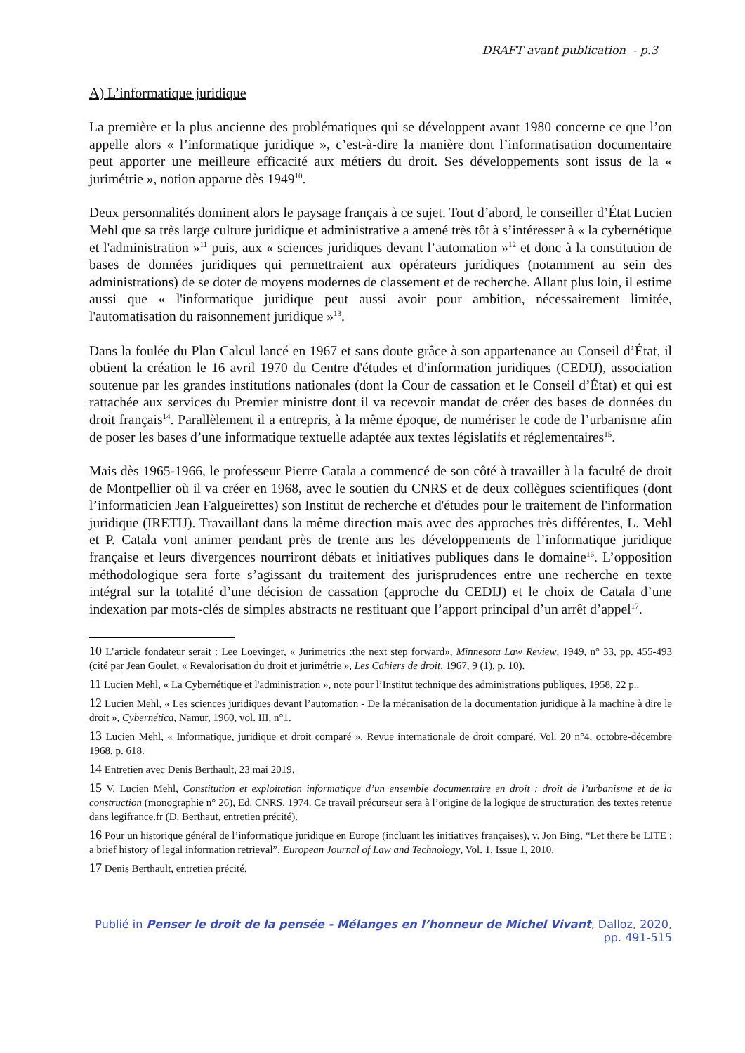DRAFT avant publication - p.3
A) L’informatique juridique
La première et la plus ancienne des problématiques qui se développent avant 1980 concerne ce que l’on appelle alors « l’informatique juridique », c’est-à-dire la manière dont l’informatisation documentaire peut apporter une meilleure efficacité aux métiers du droit. Ses développements sont issus de la « jurimétrie », notion apparue dès 1949<sup>10</sup>.
Deux personnalités dominent alors le paysage français à ce sujet. Tout d’abord, le conseiller d’État Lucien Mehl que sa très large culture juridique et administrative a amené très tôt à s’intéresser à « la cybernétique et l'administration »<sup>11</sup> puis, aux « sciences juridiques devant l’automation »<sup>12</sup> et donc à la constitution de bases de données juridiques qui permettraient aux opérateurs juridiques (notamment au sein des administrations) de se doter de moyens modernes de classement et de recherche. Allant plus loin, il estime aussi que « l'informatique juridique peut aussi avoir pour ambition, nécessairement limitée, l'automatisation du raisonnement juridique »<sup>13</sup>.
Dans la foulée du Plan Calcul lancé en 1967 et sans doute grâce à son appartenance au Conseil d’État, il obtient la création le 16 avril 1970 du Centre d'études et d'information juridiques (CEDIJ), association soutenue par les grandes institutions nationales (dont la Cour de cassation et le Conseil d’État) et qui est rattachée aux services du Premier ministre dont il va recevoir mandat de créer des bases de données du droit français<sup>14</sup>. Parallèlement il a entrepris, à la même époque, de numériser le code de l’urbanisme afin de poser les bases d’une informatique textuelle adaptée aux textes législatifs et réglementaires<sup>15</sup>.
Mais dès 1965-1966, le professeur Pierre Catala a commencé de son côté à travailler à la faculté de droit de Montpellier où il va créer en 1968, avec le soutien du CNRS et de deux collègues scientifiques (dont l’informaticien Jean Falgueirettes) son Institut de recherche et d'études pour le traitement de l'information juridique (IRETIJ). Travaillant dans la même direction mais avec des approches très différentes, L. Mehl et P. Catala vont animer pendant près de trente ans les développements de l’informatique juridique française et leurs divergences nourriront débats et initiatives publiques dans le domaine<sup>16</sup>. L’opposition méthodologique sera forte s’agissant du traitement des jurisprudences entre une recherche en texte intégral sur la totalité d’une décision de cassation (approche du CEDIJ) et le choix de Catala d’une indexation par mots-clés de simples abstracts ne restituant que l’apport principal d’un arrêt d’appel<sup>17</sup>.
10 L’article fondateur serait : Lee Loevinger, « Jurimetrics :the next step forward», Minnesota Law Review, 1949, n° 33, pp. 455-493 (cité par Jean Goulet, « Revalorisation du droit et jurimétrie », Les Cahiers de droit, 1967, 9 (1), p. 10).
11 Lucien Mehl, « La Cybernétique et l'administration », note pour l’Institut technique des administrations publiques, 1958, 22 p..
12 Lucien Mehl, « Les sciences juridiques devant l’automation - De la mécanisation de la documentation juridique à la machine à dire le droit », Cybernética, Namur, 1960, vol. III, n°1.
13 Lucien Mehl, « Informatique, juridique et droit comparé », Revue internationale de droit comparé. Vol. 20 n°4, octobre-décembre 1968, p. 618.
14 Entretien avec Denis Berthault, 23 mai 2019.
15 V. Lucien Mehl, Constitution et exploitation informatique d’un ensemble documentaire en droit : droit de l’urbanisme et de la construction (monographie n° 26), Ed. CNRS, 1974. Ce travail précurseur sera à l’origine de la logique de structuration des textes retenue dans legifrance.fr (D. Berthaut, entretien précité).
16 Pour un historique général de l’informatique juridique en Europe (incluant les initiatives françaises), v. Jon Bing, “Let there be LITE : a brief history of legal information retrieval”, European Journal of Law and Technology, Vol. 1, Issue 1, 2010.
17 Denis Berthault, entretien précité.
Publié in Penser le droit de la pensée - Mélanges en l’honneur de Michel Vivant, Dalloz, 2020, pp. 491-515